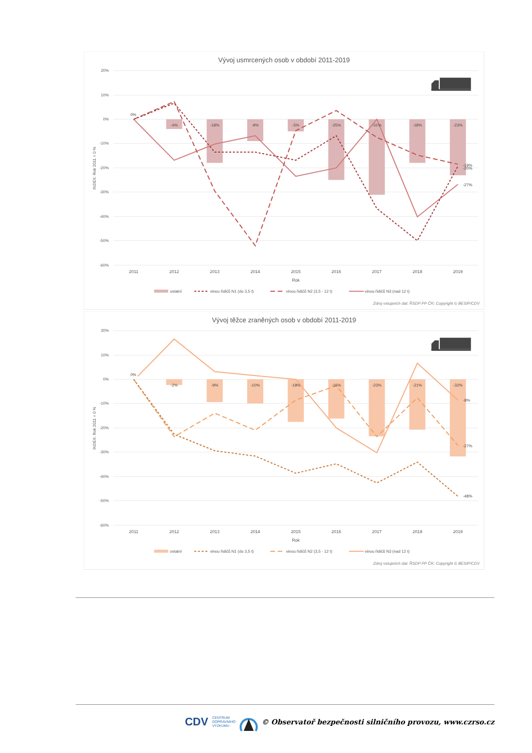Vývoj usmrcených osob v období 2011-2019
20%
10%
0%
-10%
-20%
-30%
-40%
-50%
-60%
INDEX: Rok 2011 = 0 %
0%
-4%
-18%
-9%
-5%
-25%
-31%
-18%
-23%
-19%
-20%
-27%
2011
2012
2013
2014
2015
2016
2017
2018
2019
Rok
ostatní
vinou řidičů N1 (do 3,5 t)
vinou řidičů N2 (3,5 - 12 t)
vinou řidičů N3 (nad 12 t)
Zdroj vstupních dat: ŘSDP PP ČR; Copyright © BESIP/CDV
Vývoj těžce zraněných osob v období 2011-2019
20%
10%
0%
-10%
-20%
-30%
-40%
-50%
-60%
INDEX: Rok 2011 = 0 %
0%
-2%
-9%
-10%
-18%
-16%
-23%
-21%
-32%
-8%
-27%
-48%
2011
2012
2013
2014
2015
2016
2017
2018
2019
Rok
ostatní
vinou řidičů N1 (do 3,5 t)
vinou řidičů N2 (3,5 - 12 t)
vinou řidičů N3 (nad 12 t)
Zdroj vstupních dat: ŘSDP PP ČR; Copyright © BESIP/CDV
CDV CENTRUM
DOPRAVNÍHO
VÝZKUMU © Observatoř bezpečnosti silničního provozu, www.czrso.cz